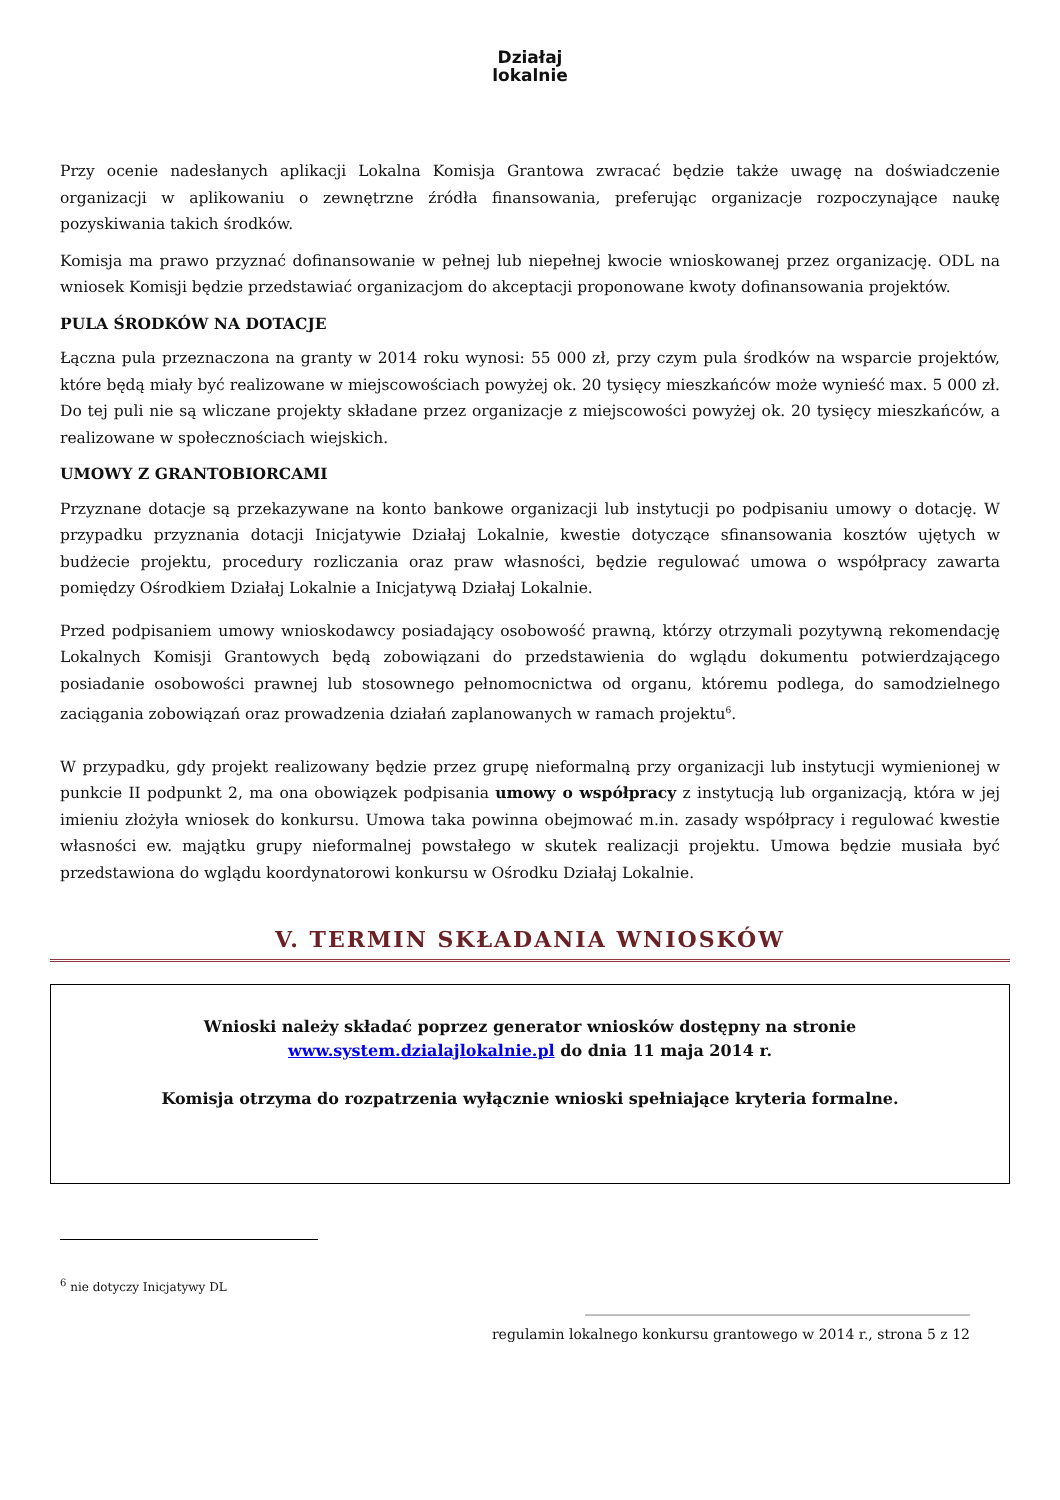Działaj
lokalnie
Przy ocenie nadesłanych aplikacji Lokalna Komisja Grantowa zwracać będzie także uwagę na doświadczenie organizacji w aplikowaniu o zewnętrzne źródła finansowania, preferując organizacje rozpoczynające naukę pozyskiwania takich środków.
Komisja ma prawo przyznać dofinansowanie w pełnej lub niepełnej kwocie wnioskowanej przez organizację. ODL na wniosek Komisji będzie przedstawiać organizacjom do akceptacji proponowane kwoty dofinansowania projektów.
PULA ŚRODKÓW NA DOTACJE
Łączna pula przeznaczona na granty w 2014 roku wynosi: 55 000 zł, przy czym pula środków na wsparcie projektów, które będą miały być realizowane w miejscowościach powyżej ok. 20 tysięcy mieszkańców może wynieść max. 5 000 zł. Do tej puli nie są wliczane projekty składane przez organizacje z miejscowości powyżej ok. 20 tysięcy mieszkańców, a realizowane w społecznościach wiejskich.
UMOWY Z GRANTOBIORCAMI
Przyznane dotacje są przekazywane na konto bankowe organizacji lub instytucji po podpisaniu umowy o dotację. W przypadku przyznania dotacji Inicjatywie Działaj Lokalnie, kwestie dotyczące sfinansowania kosztów ujętych w budżecie projektu, procedury rozliczania oraz praw własności, będzie regulować umowa o współpracy zawarta pomiędzy Ośrodkiem Działaj Lokalnie a Inicjatywą Działaj Lokalnie.
Przed podpisaniem umowy wnioskodawcy posiadający osobowość prawną, którzy otrzymali pozytywną rekomendację Lokalnych Komisji Grantowych będą zobowiązani do przedstawienia do wglądu dokumentu potwierdzającego posiadanie osobowości prawnej lub stosownego pełnomocnictwa od organu, któremu podlega, do samodzielnego zaciągania zobowiązań oraz prowadzenia działań zaplanowanych w ramach projektu<sup>6</sup>.
W przypadku, gdy projekt realizowany będzie przez grupę nieformalną przy organizacji lub instytucji wymienionej w punkcie II podpunkt 2, ma ona obowiązek podpisania umowy o współpracy z instytucją lub organizacją, która w jej imieniu złożyła wniosek do konkursu. Umowa taka powinna obejmować m.in. zasady współpracy i regulować kwestie własności ew. majątku grupy nieformalnej powstałego w skutek realizacji projektu. Umowa będzie musiała być przedstawiona do wglądu koordynatorowi konkursu w Ośrodku Działaj Lokalnie.
V. TERMIN SKŁADANIA WNIOSKÓW
Wnioski należy składać poprzez generator wniosków dostępny na stronie
www.system.dzialajlokalnie.pl do dnia 11 maja 2014 r.
Komisja otrzyma do rozpatrzenia wyłącznie wnioski spełniające kryteria formalne.
<sup>6</sup> nie dotyczy Inicjatywy DL
_______________________________________________________
regulamin lokalnego konkursu grantowego w 2014 r., strona 5 z 12